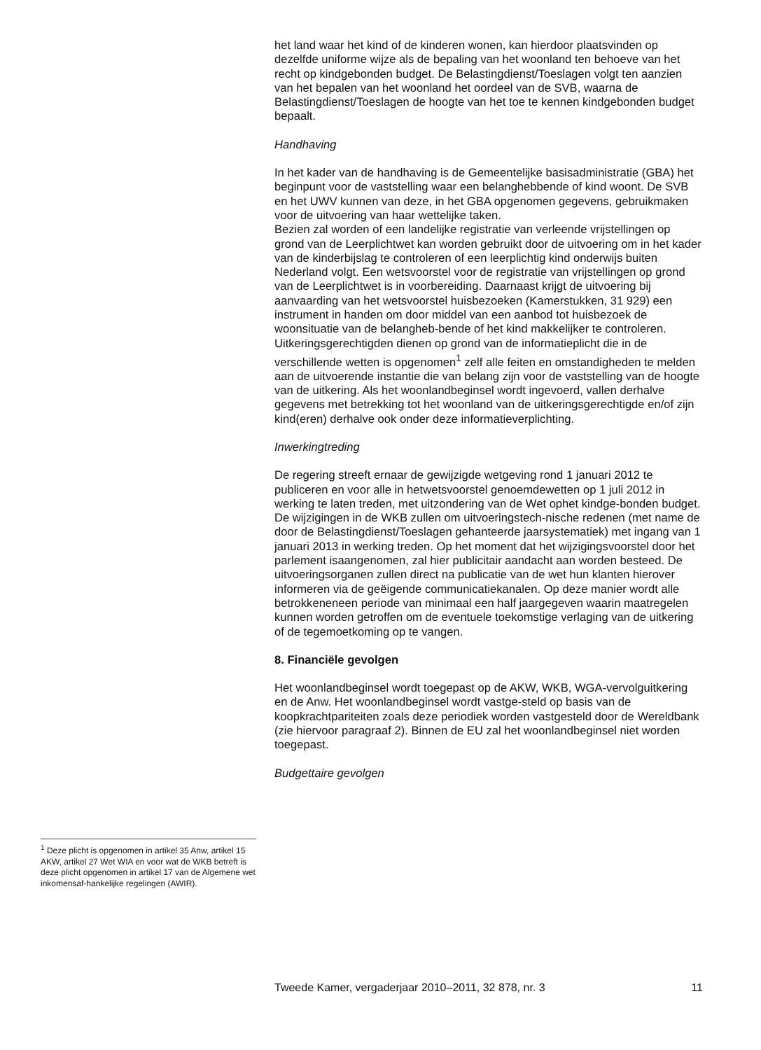het land waar het kind of de kinderen wonen, kan hierdoor plaatsvinden op dezelfde uniforme wijze als de bepaling van het woonland ten behoeve van het recht op kindgebonden budget. De Belastingdienst/Toeslagen volgt ten aanzien van het bepalen van het woonland het oordeel van de SVB, waarna de Belastingdienst/Toeslagen de hoogte van het toe te kennen kindgebonden budget bepaalt.
Handhaving
In het kader van de handhaving is de Gemeentelijke basisadministratie (GBA) het beginpunt voor de vaststelling waar een belanghebbende of kind woont. De SVB en het UWV kunnen van deze, in het GBA opgenomen gegevens, gebruikmaken voor de uitvoering van haar wettelijke taken.
Bezien zal worden of een landelijke registratie van verleende vrijstellingen op grond van de Leerplichtwet kan worden gebruikt door de uitvoering om in het kader van de kinderbijslag te controleren of een leerplichtig kind onderwijs buiten Nederland volgt. Een wetsvoorstel voor de registratie van vrijstellingen op grond van de Leerplichtwet is in voorbereiding. Daarnaast krijgt de uitvoering bij aanvaarding van het wetsvoorstel huisbezoeken (Kamerstukken, 31 929) een instrument in handen om door middel van een aanbod tot huisbezoek de woonsituatie van de belangheb-bende of het kind makkelijker te controleren.
Uitkeringsgerechtigden dienen op grond van de informatieplicht die in de verschillende wetten is opgenomen<sup>1</sup> zelf alle feiten en omstandigheden te melden aan de uitvoerende instantie die van belang zijn voor de vaststelling van de hoogte van de uitkering. Als het woonlandbeginsel wordt ingevoerd, vallen derhalve gegevens met betrekking tot het woonland van de uitkeringsgerechtigde en/of zijn kind(eren) derhalve ook onder deze informatieverplichting.
Inwerkingtreding
De regering streeft ernaar de gewijzigde wetgeving rond 1 januari 2012 te publiceren en voor alle in hetwetsvoorstel genoemdewetten op 1 juli 2012 in werking te laten treden, met uitzondering van de Wet ophet kindge-bonden budget. De wijzigingen in de WKB zullen om uitvoeringstech-nische redenen (met name de door de Belastingdienst/Toeslagen gehanteerde jaarsystematiek) met ingang van 1 januari 2013 in werking treden. Op het moment dat het wijzigingsvoorstel door het parlement isaangenomen, zal hier publicitair aandacht aan worden besteed. De uitvoeringsorganen zullen direct na publicatie van de wet hun klanten hierover informeren via de geëigende communicatiekanalen. Op deze manier wordt alle betrokkeneneen periode van minimaal een half jaargegeven waarin maatregelen kunnen worden getroffen om de eventuele toekomstige verlaging van de uitkering of de tegemoetkoming op te vangen.
8. Financiële gevolgen
Het woonlandbeginsel wordt toegepast op de AKW, WKB, WGA-vervolguitkering en de Anw. Het woonlandbeginsel wordt vastge-steld op basis van de koopkrachtpariteiten zoals deze periodiek worden vastgesteld door de Wereldbank (zie hiervoor paragraaf 2). Binnen de EU zal het woonlandbeginsel niet worden toegepast.
Budgettaire gevolgen
<sup>1</sup> Deze plicht is opgenomen in artikel 35 Anw, artikel 15 AKW, artikel 27 Wet WIA en voor wat de WKB betreft is deze plicht opgenomen in artikel 17 van de Algemene wet inkomensaf-hankelijke regelingen (AWIR).
Tweede Kamer, vergaderjaar 2010–2011, 32 878, nr. 3 11